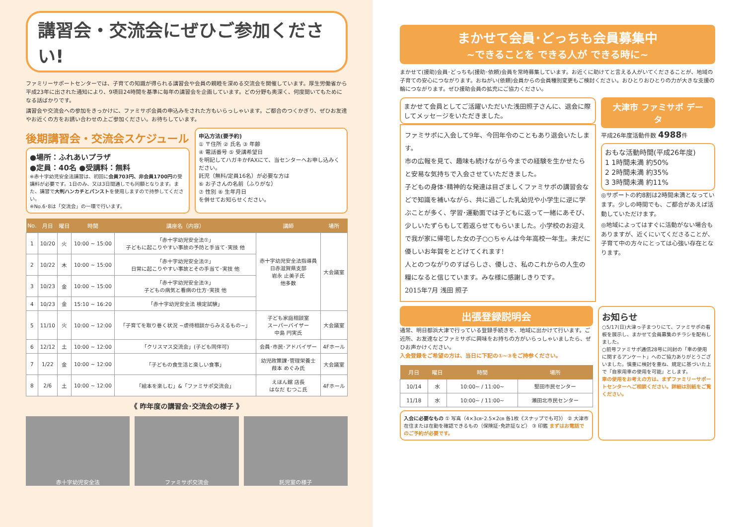講習会・交流会にぜひご参加ください!
ファミリーサポートセンターでは、子育ての知識が得られる講習会や会員の親睦を深める交流会を開催しています。厚生労働省から平成23年に出された通知により、9項目24時間を基準に毎年の講習会を企画しています。どの分野も奥深く、何度聞いてもためになる話ばかりです。
講習会や交流会への参加をきっかけに、ファミサポ会員の申込みをされた方もいらっしゃいます。ご都合のつくかぎり、ぜひお友達やお近くの方をお誘い合わせの上ご参加ください。お待ちしています。
後期講習会・交流会スケジュール
●場所：ふれあいプラザ
●定員：40名 ●受講料：無料
※赤十字幼児安全法講習は、初回に会員703円、非会員1700円の受講料が必要です。1日のみ、又は3日間通しでも同額となります。また、講習で大判ハンカチとパンストを使用しますので持参してください。
※No.6･8は「交流会」の一環で行います。
申込方法(要予約)
① 〒住所 ② 氏名 ③ 年齢
④ 電話番号 ⑤ 受講希望日
を明記してハガキかFAXにて、当センターへお申し込みください。
託児（無料/定員16名）が必要な方は
⑥ お子さんの名前（ふりがな）
⑦ 性別 ⑧ 生年月日
を併せてお知らせください。
| No. | 月日 | 曜日 | 時間 | 講座名（内容） | 講師 | 場所 |
| --- | --- | --- | --- | --- | --- | --- |
| 1 | 10/20 | 火 | 10:00 ~ 15:00 | 「赤十字幼児安全法①」 子どもに起こりやすい事故の予防と手当て･実技 他 | 赤十字幼児安全法指導員 日赤滋賀県支部 岩永 止美子氏 他多数 | 大会議室 |
| 2 | 10/22 | 木 | 10:00 ~ 15:00 | 「赤十字幼児安全法②」 日常に起こりやすい事故とその手当て･実技 他 | | |
| 3 | 10/23 | 金 | 10:00 ~ 15:00 | 「赤十字幼児安全法③」 子どもの病気と看病の仕方･実技 他 | | |
| 4 | 10/23 | 金 | 15:10 ~ 16:20 | 「赤十字幼児安全法 検定試験」 | | |
| 5 | 11/10 | 火 | 10:00 ~ 12:00 | 「子育てを取り巻く状況 ~虐待相談からみえるもの~」 | 子ども家庭相談室 スーパーバイザー 中島 円実氏 | 大会議室 |
| 6 | 12/12 | 土 | 10:00 ~ 12:00 | 「クリスマス交流会」(子ども同伴可) | 会員･市民･アドバイザー | 4Fホール |
| 7 | 1/22 | 金 | 10:00 ~ 12:00 | 「子どもの食生活と楽しい食事」 | 幼児政策課･管理栄養士 葭本 めぐみ氏 | 大会議室 |
| 8 | 2/6 | 土 | 10:00 ~ 12:00 | 「絵本を楽しむ」&「ファミサポ交流会」 | えほん館 店長 はなだ むつこ氏 | 4Fホール |
《 昨年度の講習会･交流会の様子 》
赤十字幼児安全法 ファミサポ交流会 託児室の様子
まかせて会員･どっちも会員募集中
~できることを できる人が できる時に~
まかせて(援助)会員･どっちも(援助･依頼)会員を常時募集しています。お近くに助けてと言える人がいてくださることが、地域の子育ての安心につながります。おねがい(依頼)会員からの会員種別変更もご検討ください。おひとりおひとりの力が大きな支援の輪につながります。ぜひ援助会員の拡充にご協力ください。
まかせて会員としてご活躍いただいた浅田照子さんに、退会に際してメッセージをいただきました。
ファミサポに入会して9年、今回年令のこともあり退会いたします。
市の広報を見て、趣味も続けながら今までの経験を生かせたらと安易な気持ちで入会させていただきました。
子どもの身体･精神的な発達は目ざましくファミサポの講習会などで知識を補いながら、共に過ごした乳幼児や小学生に逆に学ぶことが多く、学習･運動面では子どもに返って一緒にあそび、少しいたずらもして若返らせてもらいました。小学校のお迎えで我が家に帰宅した女の子○○ちゃんは今年高校一年生。未だに優しいお年賀をとどけてくれます!
人とのつながりのすばらしさ、優しさ、私のこれからの人生の糧になると信じています。みな様に感謝しきりです。
2015年7月 浅田 照子
大津市 ファミサポ データ
平成26年度活動件数 4988件
おもな活動時間(平成26年度)
1 1時間未満 約50%
2 2時間未満 約35%
3 3時間未満 約11%
◎サポートの約8割は2時間未満となっています。少しの時間でも、ご都合があえば活動していただけます。
◎地域によってはすぐに活動がない場合もありますが、近くにいてくださることが、子育て中の方々にとっては心強い存在となります。
出張登録説明会
通常、明日都浜大津で行っている登録手続きを、地域に出かけて行います。ご近所、お友達などファミサポに興味をお持ちの方がいらっしゃいましたら、ぜひお声かけください。
入会登録をご希望の方は、当日に下記の①~③をご持参ください。
| 月日 | 曜日 | 時間 | 場所 |
| --- | --- | --- | --- |
| 10/14 | 水 | 10:00~ / 11:00~ | 堅田市民センター |
| 11/18 | 水 | 10:00~ / 11:00~ | 瀬田北市民センター |
入会に必要なもの ① 写真（4×3㎝･2.5×2㎝ 各1枚《スナップでも可》） ② 大津市在住または在勤を確認できるもの（保険証･免許証など） ③ 印鑑 まずはお電話でのご予約が必要です。
お知らせ
○5/17(日)大津っ子まつりにて、ファミサポの看板を展示し、まかせて会員募集のチラシを配布しました。
○前号ファミサポ通信28号に同封の「車の使用に関するアンケート」へのご協力ありがとうございました。慎重に検討を重ね、規定に基づいた上で『自家用車の使用を可能』とします。
車の使用をお考えの方は、まずファミリーサポートセンターへご相談ください。詳細は別紙をご覧ください。